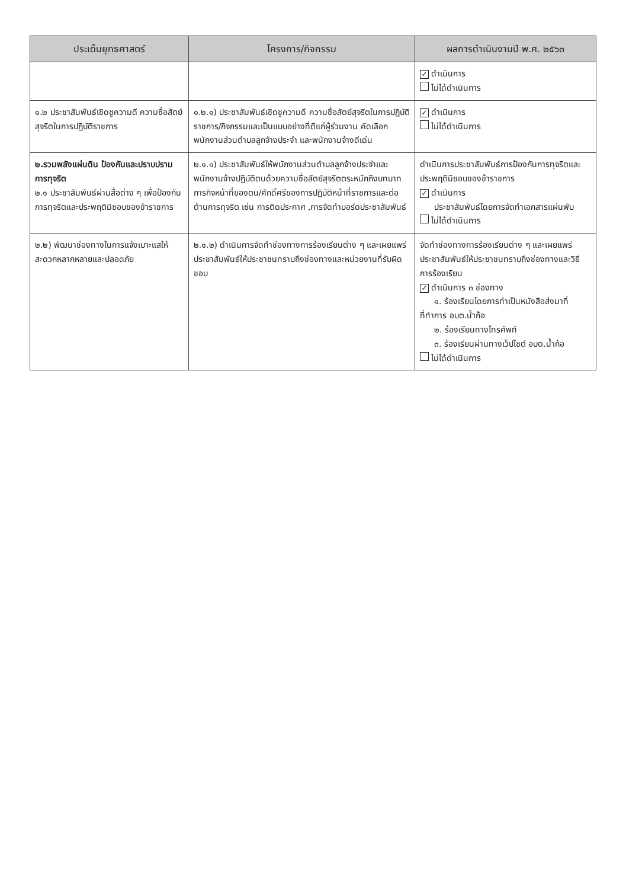| ประเด็นยุทธศาสตร์ | โครงการ/กิจกรรม | ผลการดำเนินงานปี พ.ศ. ๒๕๖๓ |
| --- | --- | --- |
| | | ✓ ดำเนินการ ไม่ได้ดำเนินการ |
| ๑.๒ ประชาสัมพันธ์เชิดชูความดี ความซื่อสัตย์สุจริตในการปฏิบัติราชการ | ๑.๒.๑) ประชาสัมพันธ์เชิดชูความดี ความซื่อสัตย์สุจริตในการปฏิบัติราชการ/กิจกรรมและเป็นแบบอย่างที่ดีแก่ผู้ร่วมงาน คัดเลือกพนักงานส่วนตำบลลูกจ้างประจำ และพนักงานจ้างดีเด่น | ✓ ดำเนินการ ไม่ได้ดำเนินการ |
| ๒.รวมพลังแผ่นดิน ป้องกันและปราบปรามการทุจริต ๒.๑ ประชาสัมพันธ์ผ่านสื่อต่าง ๆ เพื่อป้องกันการทุจริตและประพฤติมิชอบของข้าราชการ | ๒.๑.๑) ประชาสัมพันธ์ให้พนักงานส่วนตำบลลูกจ้างประจำและพนักงานจ้างปฏิบัติตนด้วยความซื่อสัตย์สุจริตตระหนักถึงบทบาทภารกิจหน้าที่ของตน/ศักดิ์ศรีของการปฏิบัติหน้าที่ราชการและต่อต้านการทุจริต เช่น การติดประกาศ ,การจัดทำบอร์ดประชาสัมพันธ์ | ดำเนินการประชาสัมพันธ์การป้องกันการทุจริตและประพฤติมิชอบของข้าราชการ ✓ ดำเนินการ ประชาสัมพันธ์โดยการจัดทำเอกสารแผ่นพับ ไม่ได้ดำเนินการ |
| ๒.๒) พัฒนาช่องทางในการแจ้งเบาะแสให้สะดวกหลากหลายและปลอดภัย | ๒.๑.๒) ดำเนินการจัดทำช่องทางการร้องเรียนต่าง ๆ และเผยแพร่ประชาสัมพันธ์ให้ประชาชนทราบถึงช่องทางและหน่วยงานที่รับผิดชอบ | จัดทำช่องทางการร้องเรียนต่าง ๆ และเผยแพร่ประชาสัมพันธ์ให้ประชาชนทราบถึงช่องทางและวิธีการร้องเรียน ✓ ดำเนินการ ๓ ช่องทาง ๑. ร้องเรียนโดยการทำเป็นหนังสือส่งมาที่ที่ทำการ อบต.น้ำก้อ ๒. ร้องเรียนทางโทรศัพท์ ๓. ร้องเรียนผ่านทางเว็ปไซต์ อบต.น้ำก้อ ไม่ได้ดำเนินการ |